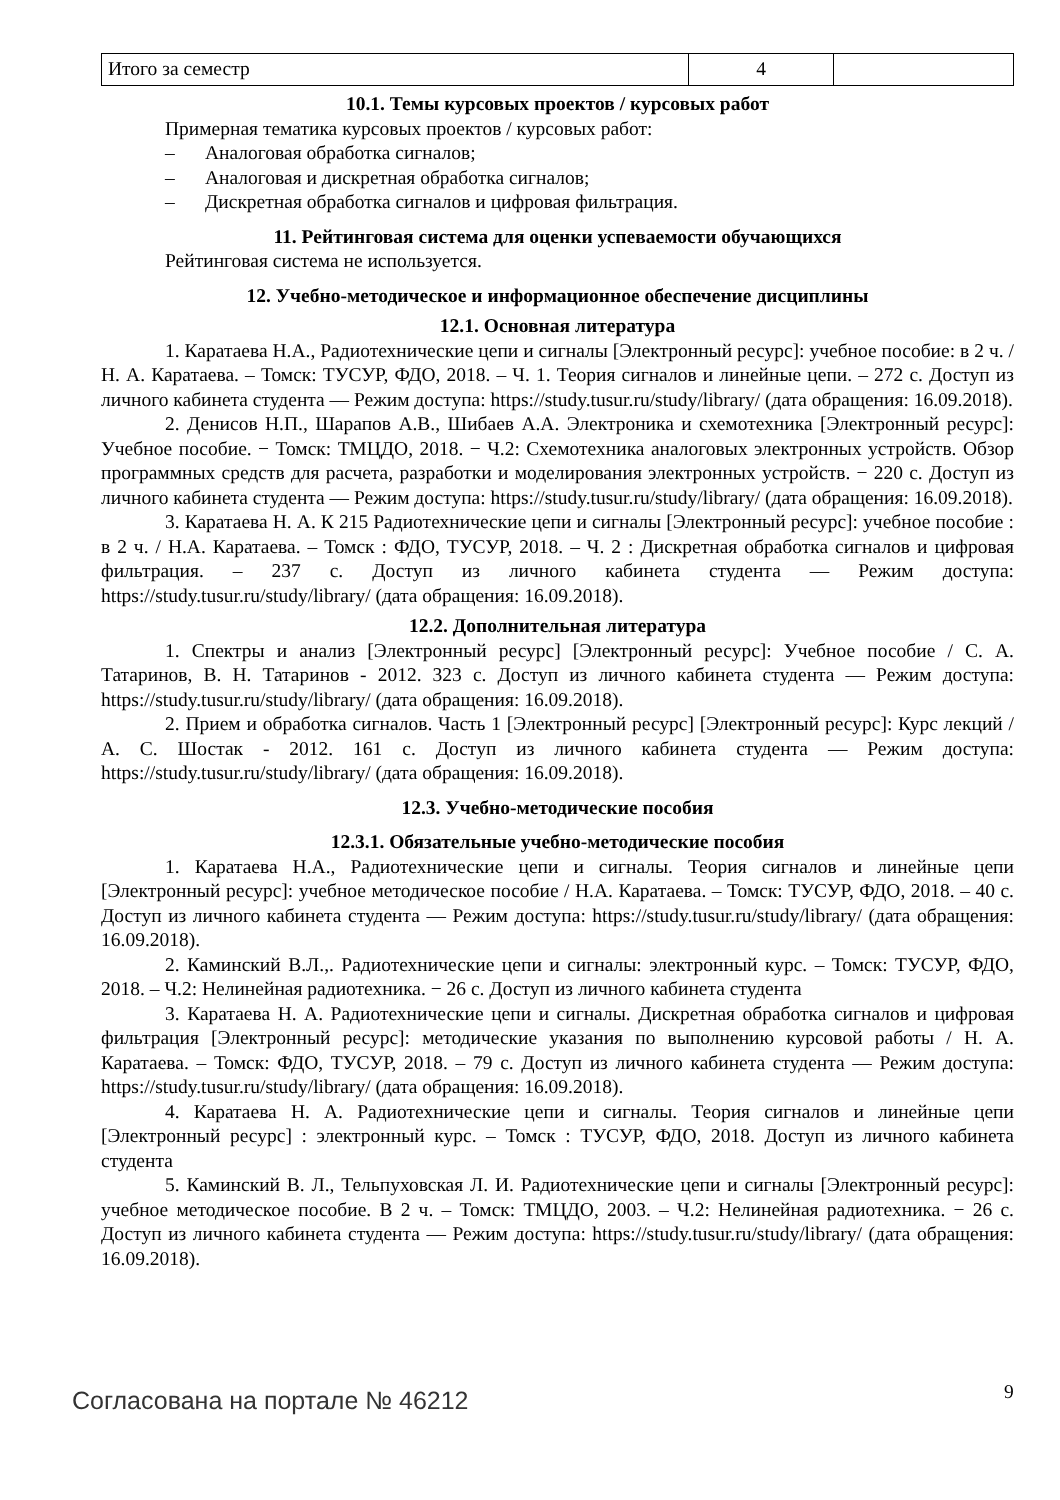| Итого за семестр | 4 | |
10.1. Темы курсовых проектов / курсовых работ
Примерная тематика курсовых проектов / курсовых работ:
– Аналоговая обработка сигналов;
– Аналоговая и дискретная обработка сигналов;
– Дискретная обработка сигналов и цифровая фильтрация.
11. Рейтинговая система для оценки успеваемости обучающихся
Рейтинговая система не используется.
12. Учебно-методическое и информационное обеспечение дисциплины
12.1. Основная литература
1. Каратаева Н.А., Радиотехнические цепи и сигналы [Электронный ресурс]: учебное пособие: в 2 ч. / Н. А. Каратаева. – Томск: ТУСУР, ФДО, 2018. – Ч. 1. Теория сигналов и линейные цепи. – 272 с. Доступ из личного кабинета студента — Режим доступа: https://study.tusur.ru/study/library/ (дата обращения: 16.09.2018).
2. Денисов Н.П., Шарапов А.В., Шибаев А.А. Электроника и схемотехника [Электронный ресурс]: Учебное пособие. − Томск: ТМЦДО, 2018. − Ч.2: Схемотехника аналоговых электронных устройств. Обзор программных средств для расчета, разработки и моделирования электронных устройств. − 220 с. Доступ из личного кабинета студента — Режим доступа: https://study.tusur.ru/study/library/ (дата обращения: 16.09.2018).
3. Каратаева Н. А. К 215 Радиотехнические цепи и сигналы [Электронный ресурс]: учебное пособие : в 2 ч. / Н.А. Каратаева. – Томск : ФДО, ТУСУР, 2018. – Ч. 2 : Дискретная обработка сигналов и цифровая фильтрация. – 237 с. Доступ из личного кабинета студента — Режим доступа: https://study.tusur.ru/study/library/ (дата обращения: 16.09.2018).
12.2. Дополнительная литература
1. Спектры и анализ [Электронный ресурс] [Электронный ресурс]: Учебное пособие / С. А. Татаринов, В. Н. Татаринов - 2012. 323 с. Доступ из личного кабинета студента — Режим доступа: https://study.tusur.ru/study/library/ (дата обращения: 16.09.2018).
2. Прием и обработка сигналов. Часть 1 [Электронный ресурс] [Электронный ресурс]: Курс лекций / А. С. Шостак - 2012. 161 с. Доступ из личного кабинета студента — Режим доступа: https://study.tusur.ru/study/library/ (дата обращения: 16.09.2018).
12.3. Учебно-методические пособия
12.3.1. Обязательные учебно-методические пособия
1. Каратаева Н.А., Радиотехнические цепи и сигналы. Теория сигналов и линейные цепи [Электронный ресурс]: учебное методическое пособие / Н.А. Каратаева. – Томск: ТУСУР, ФДО, 2018. – 40 с. Доступ из личного кабинета студента — Режим доступа: https://study.tusur.ru/study/library/ (дата обращения: 16.09.2018).
2. Каминский В.Л.,. Радиотехнические цепи и сигналы: электронный курс. – Томск: ТУСУР, ФДО, 2018. – Ч.2: Нелинейная радиотехника. − 26 с. Доступ из личного кабинета студента
3. Каратаева Н. А. Радиотехнические цепи и сигналы. Дискретная обработка сигналов и цифровая фильтрация [Электронный ресурс]: методические указания по выполнению курсовой работы / Н. А. Каратаева. – Томск: ФДО, ТУСУР, 2018. – 79 с. Доступ из личного кабинета студента — Режим доступа: https://study.tusur.ru/study/library/ (дата обращения: 16.09.2018).
4. Каратаева Н. А. Радиотехнические цепи и сигналы. Теория сигналов и линейные цепи [Электронный ресурс] : электронный курс. – Томск : ТУСУР, ФДО, 2018. Доступ из личного кабинета студента
5. Каминский В. Л., Тельпуховская Л. И. Радиотехнические цепи и сигналы [Электронный ресурс]: учебное методическое пособие. В 2 ч. – Томск: ТМЦДО, 2003. – Ч.2: Нелинейная радиотехника. − 26 с. Доступ из личного кабинета студента — Режим доступа: https://study.tusur.ru/study/library/ (дата обращения: 16.09.2018).
Согласована на портале № 46212 9